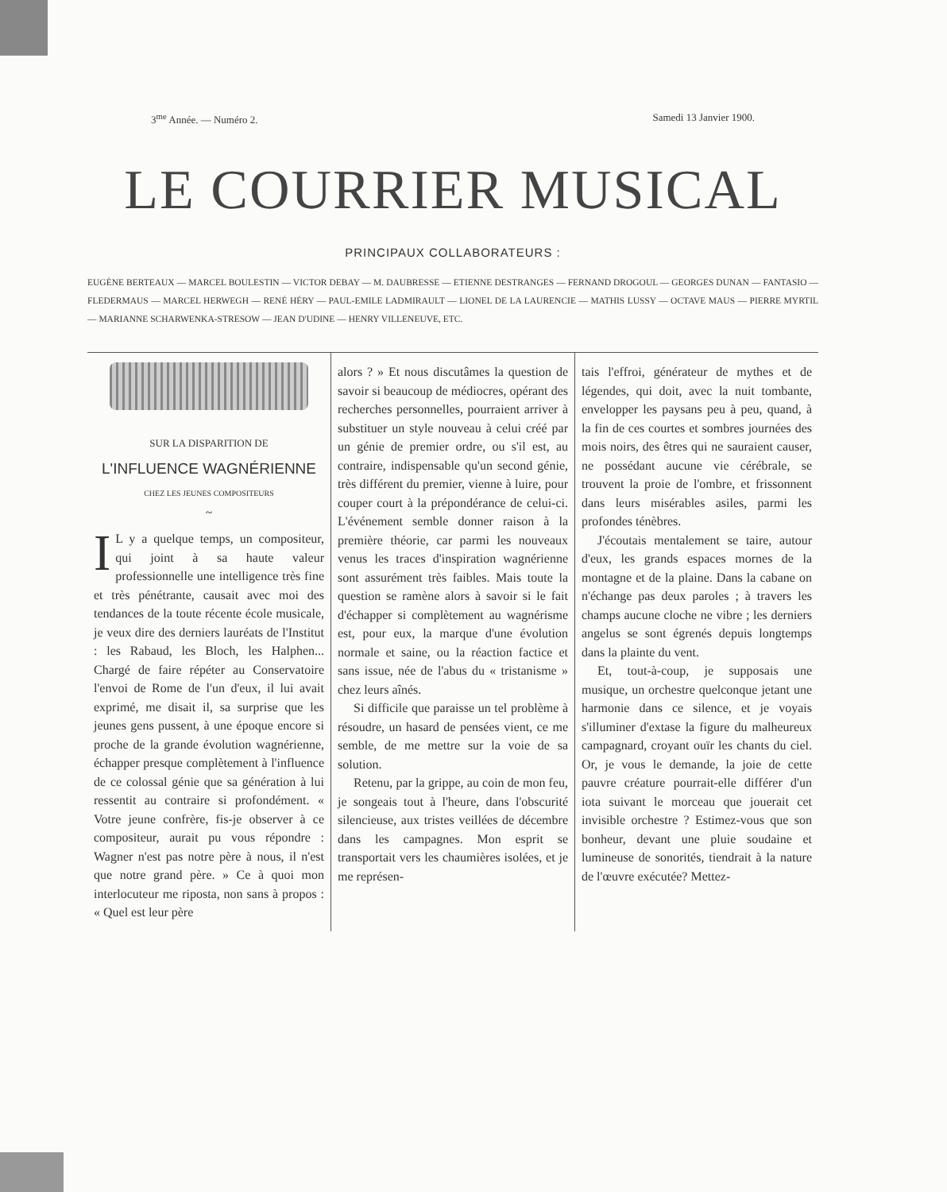3<sup>me</sup> Année. — Numéro 2. Samedi 13 Janvier 1900.
LE COURRIER MUSICAL
PRINCIPAUX COLLABORATEURS :
EUGÈNE BERTEAUX — MARCEL BOULESTIN — VICTOR DEBAY — M. DAUBRESSE — ETIENNE DESTRANGES — FERNAND DROGOUL — GEORGES DUNAN — FANTASIO — FLEDERMAUS — MARCEL HERWEGH — RENÉ HÉRY — PAUL-EMILE LADMIRAULT — LIONEL DE LA LAURENCIE — MATHIS LUSSY — OCTAVE MAUS — PIERRE MYRTIL — MARIANNE SCHARWENKA-STRESOW — JEAN D'UDINE — HENRY VILLENEUVE, ETC.
SUR LA DISPARITION DE
L'INFLUENCE WAGNÉRIENNE
CHEZ LES JEUNES COMPOSITEURS
~
IL y a quelque temps, un compositeur, qui joint à sa haute valeur professionnelle une intelligence très fine et très pénétrante, causait avec moi des tendances de la toute récente école musicale, je veux dire des derniers lauréats de l'Institut : les Rabaud, les Bloch, les Halphen... Chargé de faire répéter au Conservatoire l'envoi de Rome de l'un d'eux, il lui avait exprimé, me disait il, sa surprise que les jeunes gens pussent, à une époque encore si proche de la grande évolution wagnérienne, échapper presque complètement à l'influence de ce colossal génie que sa génération à lui ressentit au contraire si profondément. « Votre jeune confrère, fis-je observer à ce compositeur, aurait pu vous répondre : Wagner n'est pas notre père à nous, il n'est que notre grand père. » Ce à quoi mon interlocuteur me riposta, non sans à propos : « Quel est leur père
alors ? » Et nous discutâmes la question de savoir si beaucoup de médiocres, opérant des recherches personnelles, pourraient arriver à substituer un style nouveau à celui créé par un génie de premier ordre, ou s'il est, au contraire, indispensable qu'un second génie, très différent du premier, vienne à luire, pour couper court à la prépondérance de celui-ci. L'événement semble donner raison à la première théorie, car parmi les nouveaux venus les traces d'inspiration wagnérienne sont assurément très faibles. Mais toute la question se ramène alors à savoir si le fait d'échapper si complètement au wagnérisme est, pour eux, la marque d'une évolution normale et saine, ou la réaction factice et sans issue, née de l'abus du « tristanisme » chez leurs aînés.
Si difficile que paraisse un tel problème à résoudre, un hasard de pensées vient, ce me semble, de me mettre sur la voie de sa solution.
Retenu, par la grippe, au coin de mon feu, je songeais tout à l'heure, dans l'obscurité silencieuse, aux tristes veillées de décembre dans les campagnes. Mon esprit se transportait vers les chaumières isolées, et je me représen-
tais l'effroi, générateur de mythes et de légendes, qui doit, avec la nuit tombante, envelopper les paysans peu à peu, quand, à la fin de ces courtes et sombres journées des mois noirs, des êtres qui ne sauraient causer, ne possédant aucune vie cérébrale, se trouvent la proie de l'ombre, et frissonnent dans leurs misérables asiles, parmi les profondes ténèbres.
J'écoutais mentalement se taire, autour d'eux, les grands espaces mornes de la montagne et de la plaine. Dans la cabane on n'échange pas deux paroles ; à travers les champs aucune cloche ne vibre ; les derniers angelus se sont égrenés depuis longtemps dans la plainte du vent.
Et, tout-à-coup, je supposais une musique, un orchestre quelconque jetant une harmonie dans ce silence, et je voyais s'illuminer d'extase la figure du malheureux campagnard, croyant ouïr les chants du ciel. Or, je vous le demande, la joie de cette pauvre créature pourrait-elle différer d'un iota suivant le morceau que jouerait cet invisible orchestre ? Estimez-vous que son bonheur, devant une pluie soudaine et lumineuse de sonorités, tiendrait à la nature de l'œuvre exécutée? Mettez-